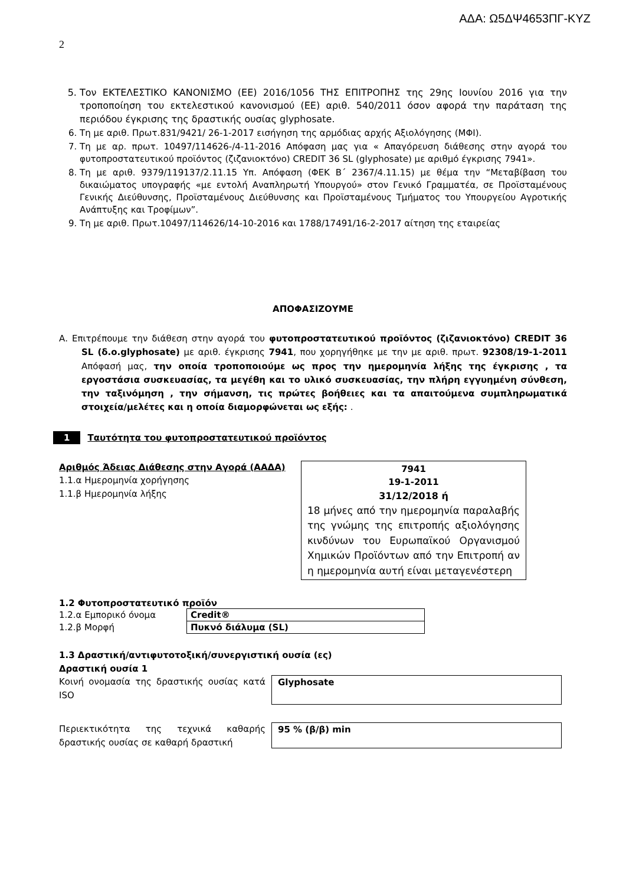ΑΔΑ: Ω5ΔΨ4653ΠΓ-ΚΥΖ
2
5. Τον ΕΚΤΕΛΕΣΤΙΚΟ ΚΑΝΟΝΙΣΜΟ (ΕΕ) 2016/1056 ΤΗΣ ΕΠΙΤΡΟΠΗΣ της 29ης Ιουνίου 2016 για την τροποποίηση του εκτελεστικού κανονισμού (ΕΕ) αριθ. 540/2011 όσον αφορά την παράταση της περιόδου έγκρισης της δραστικής ουσίας glyphosate.
6. Τη με αριθ. Πρωτ.831/9421/ 26-1-2017 εισήγηση της αρμόδιας αρχής Αξιολόγησης (ΜΦΙ).
7. Τη με αρ. πρωτ. 10497/114626-/4-11-2016 Απόφαση μας για « Απαγόρευση διάθεσης στην αγορά του φυτοπροστατευτικού προϊόντος (ζιζανιοκτόνο) CREDIT 36 SL (glyphosate) με αριθμό έγκρισης 7941».
8. Τη με αριθ. 9379/119137/2.11.15 Υπ. Απόφαση (ΦΕΚ Β΄ 2367/4.11.15) με θέμα την “Μεταβίβαση του δικαιώματος υπογραφής «με εντολή Αναπληρωτή Υπουργού» στον Γενικό Γραμματέα, σε Προϊσταμένους Γενικής Διεύθυνσης, Προϊσταμένους Διεύθυνσης και Προϊσταμένους Τμήματος του Υπουργείου Αγροτικής Ανάπτυξης και Τροφίμων”.
9. Τη με αριθ. Πρωτ.10497/114626/14-10-2016 και 1788/17491/16-2-2017 αίτηση της εταιρείας
ΑΠΟΦΑΣΙΖΟΥΜΕ
Α. Επιτρέπουμε την διάθεση στην αγορά του φυτοπροστατευτικού προϊόντος (ζιζανιοκτόνο) CREDIT 36 SL (δ.ο.glyphosate) με αριθ. έγκρισης 7941, που χορηγήθηκε με την με αριθ. πρωτ. 92308/19-1-2011 Απόφασή μας, την οποία τροποποιούμε ως προς την ημερομηνία λήξης της έγκρισης , τα εργοστάσια συσκευασίας, τα μεγέθη και το υλικό συσκευασίας, την πλήρη εγγυημένη σύνθεση, την ταξινόμηση , την σήμανση, τις πρώτες βοήθειες και τα απαιτούμενα συμπληρωματικά στοιχεία/μελέτες και η οποία διαμορφώνεται ως εξής: .
1 Ταυτότητα του φυτοπροστατευτικού προϊόντος
Αριθμός Άδειας Διάθεσης στην Αγορά (ΑΑΔΑ)
1.1.α Ημερομηνία χορήγησης
1.1.β Ημερομηνία λήξης
7941
19-1-2011
31/12/2018 ή
18 μήνες από την ημερομηνία παραλαβής της γνώμης της επιτροπής αξιολόγησης κινδύνων του Ευρωπαϊκού Οργανισμού Χημικών Προϊόντων από την Επιτροπή αν η ημερομηνία αυτή είναι μεταγενέστερη
1.2 Φυτοπροστατευτικό προϊόν
| 1.2.α Εμπορικό όνομα | Credit® |
| 1.2.β Μορφή | Πυκνό διάλυμα (SL) |
1.3 Δραστική/αντιφυτοτοξική/συνεργιστική ουσία (ες)
Δραστική ουσία 1
Κοινή ονομασία της δραστικής ουσίας κατά ISO
Glyphosate
Περιεκτικότητα της τεχνικά καθαρής δραστικής ουσίας σε καθαρή δραστική
95 % (β/β) min